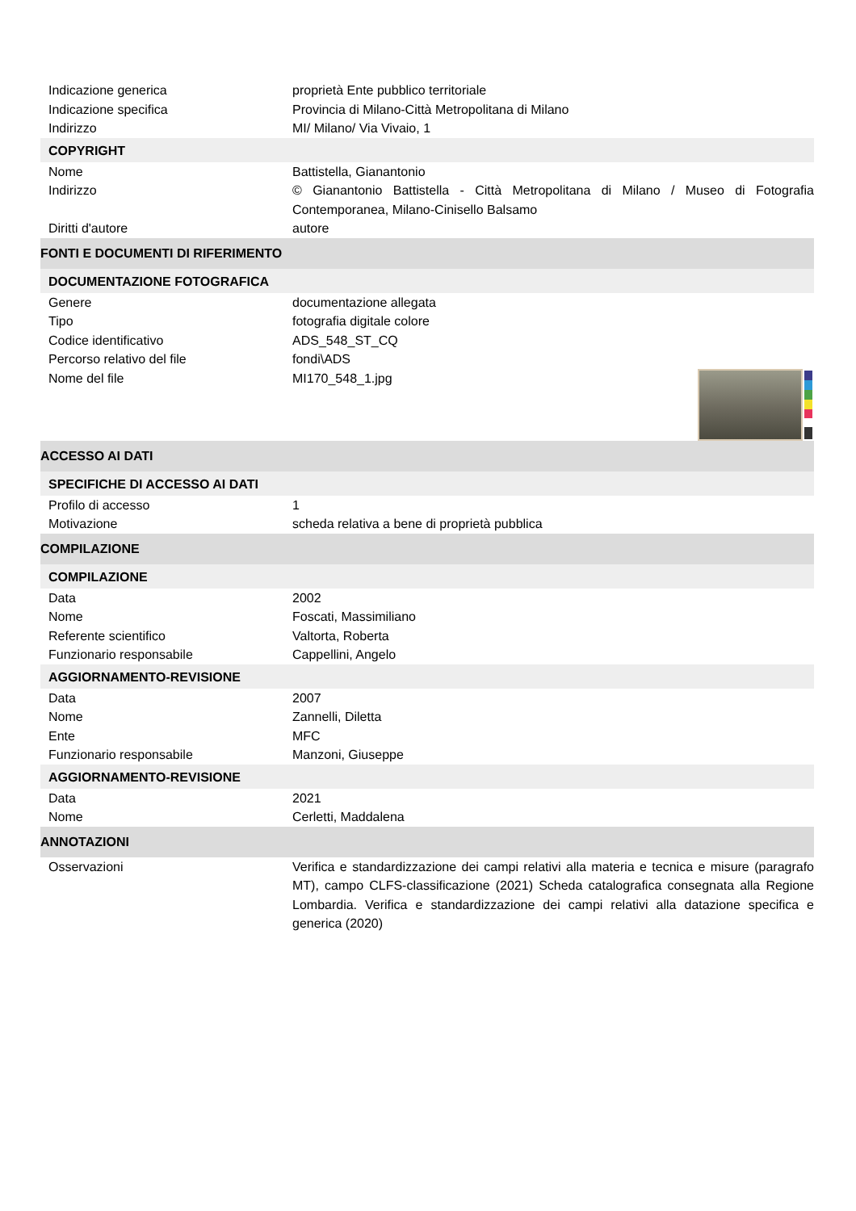| Indicazione generica | proprietà Ente pubblico territoriale |
| Indicazione specifica | Provincia di Milano-Città Metropolitana di Milano |
| Indirizzo | MI/ Milano/ Via Vivaio, 1 |
| COPYRIGHT | |
| Nome | Battistella, Gianantonio |
| Indirizzo | © Gianantonio Battistella - Città Metropolitana di Milano / Museo di Fotografia Contemporanea, Milano-Cinisello Balsamo |
| Diritti d'autore | autore |
| FONTI E DOCUMENTI DI RIFERIMENTO | |
| DOCUMENTAZIONE FOTOGRAFICA | |
| Genere | documentazione allegata |
| Tipo | fotografia digitale colore |
| Codice identificativo | ADS_548_ST_CQ |
| Percorso relativo del file | fondi\ADS |
| Nome del file | MI170_548_1.jpg |
| ACCESSO AI DATI | |
| SPECIFICHE DI ACCESSO AI DATI | |
| Profilo di accesso | 1 |
| Motivazione | scheda relativa a bene di proprietà pubblica |
| COMPILAZIONE | |
| COMPILAZIONE | |
| Data | 2002 |
| Nome | Foscati, Massimiliano |
| Referente scientifico | Valtorta, Roberta |
| Funzionario responsabile | Cappellini, Angelo |
| AGGIORNAMENTO-REVISIONE | |
| Data | 2007 |
| Nome | Zannelli, Diletta |
| Ente | MFC |
| Funzionario responsabile | Manzoni, Giuseppe |
| AGGIORNAMENTO-REVISIONE | |
| Data | 2021 |
| Nome | Cerletti, Maddalena |
| ANNOTAZIONI | |
| Osservazioni | Verifica e standardizzazione dei campi relativi alla materia e tecnica e misure (paragrafo MT), campo CLFS-classificazione (2021) Scheda catalografica consegnata alla Regione Lombardia. Verifica e standardizzazione dei campi relativi alla datazione specifica e generica (2020) |